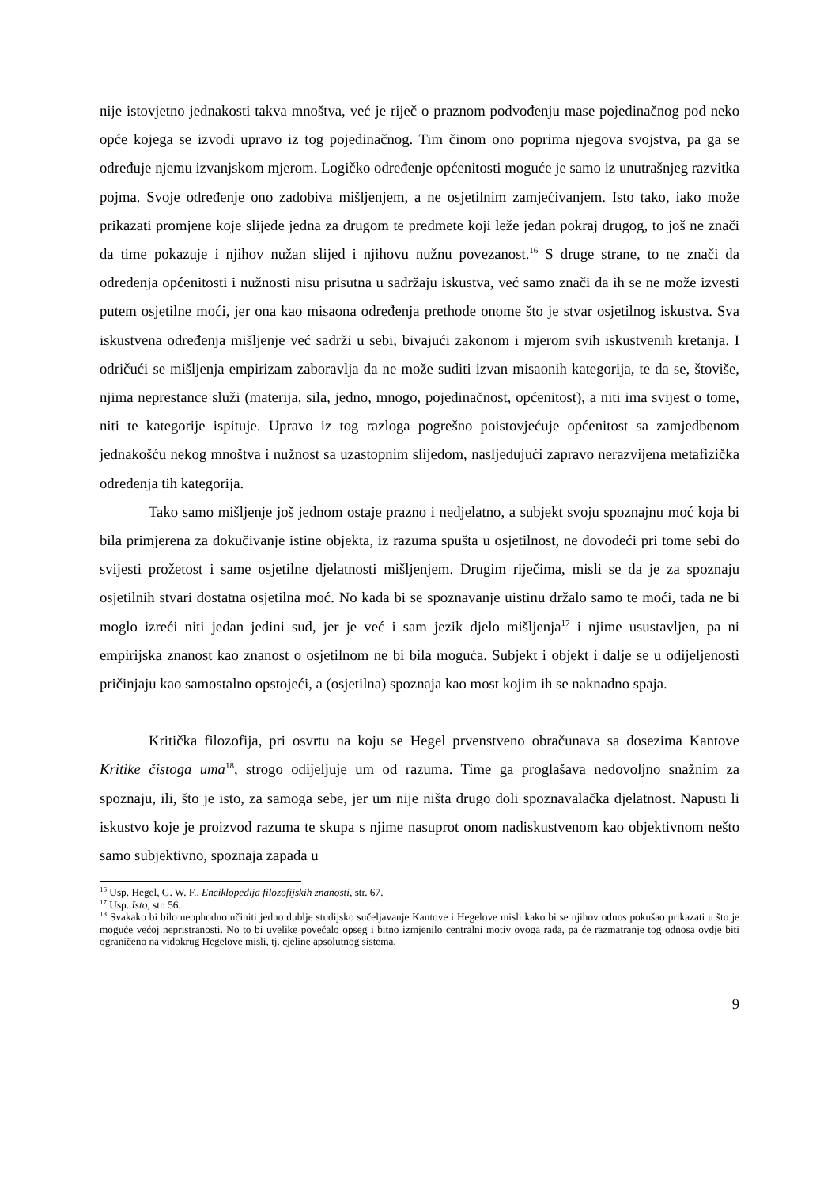nije istovjetno jednakosti takva mnoštva, već je riječ o praznom podvođenju mase pojedinačnog pod neko opće kojega se izvodi upravo iz tog pojedinačnog. Tim činom ono poprima njegova svojstva, pa ga se određuje njemu izvanjskom mjerom. Logičko određenje općenitosti moguće je samo iz unutrašnjeg razvitka pojma. Svoje određenje ono zadobiva mišljenjem, a ne osjetilnim zamjećivanjem. Isto tako, iako može prikazati promjene koje slijede jedna za drugom te predmete koji leže jedan pokraj drugog, to još ne znači da time pokazuje i njihov nužan slijed i njihovu nužnu povezanost.<sup>16</sup> S druge strane, to ne znači da određenja općenitosti i nužnosti nisu prisutna u sadržaju iskustva, već samo znači da ih se ne može izvesti putem osjetilne moći, jer ona kao misaona određenja prethode onome što je stvar osjetilnog iskustva. Sva iskustvena određenja mišljenje već sadrži u sebi, bivajući zakonom i mjerom svih iskustvenih kretanja. I odričući se mišljenja empirizam zaboravlja da ne može suditi izvan misaonih kategorija, te da se, štoviše, njima neprestance služi (materija, sila, jedno, mnogo, pojedinačnost, općenitost), a niti ima svijest o tome, niti te kategorije ispituje. Upravo iz tog razloga pogrešno poistovjećuje općenitost sa zamjedbenom jednakošću nekog mnoštva i nužnost sa uzastopnim slijedom, nasljedujući zapravo nerazvijena metafizička određenja tih kategorija.
Tako samo mišljenje još jednom ostaje prazno i nedjelatno, a subjekt svoju spoznajnu moć koja bi bila primjerena za dokučivanje istine objekta, iz razuma spušta u osjetilnost, ne dovodeći pri tome sebi do svijesti prožetost i same osjetilne djelatnosti mišljenjem. Drugim riječima, misli se da je za spoznaju osjetilnih stvari dostatna osjetilna moć. No kada bi se spoznavanje uistinu držalo samo te moći, tada ne bi moglo izreći niti jedan jedini sud, jer je već i sam jezik djelo mišljenja<sup>17</sup> i njime usustavljen, pa ni empirijska znanost kao znanost o osjetilnom ne bi bila moguća. Subjekt i objekt i dalje se u odijeljenosti pričinjaju kao samostalno opstojeći, a (osjetilna) spoznaja kao most kojim ih se naknadno spaja.
Kritička filozofija, pri osvrtu na koju se Hegel prvenstveno obračunava sa dosezima Kantove Kritike čistoga uma<sup>18</sup>, strogo odijeljuje um od razuma. Time ga proglašava nedovoljno snažnim za spoznaju, ili, što je isto, za samoga sebe, jer um nije ništa drugo doli spoznavalačka djelatnost. Napusti li iskustvo koje je proizvod razuma te skupa s njime nasuprot onom nadiskustvenom kao objektivnom nešto samo subjektivno, spoznaja zapada u
<sup>16</sup> Usp. Hegel, G. W. F., Enciklopedija filozofijskih znanosti, str. 67.
<sup>17</sup> Usp. Isto, str. 56.
<sup>18</sup> Svakako bi bilo neophodno učiniti jedno dublje studijsko sučeljavanje Kantove i Hegelove misli kako bi se njihov odnos pokušao prikazati u što je moguće većoj nepristranosti. No to bi uvelike povećalo opseg i bitno izmjenilo centralni motiv ovoga rada, pa će razmatranje tog odnosa ovdje biti ograničeno na vidokrug Hegelove misli, tj. cjeline apsolutnog sistema.
9